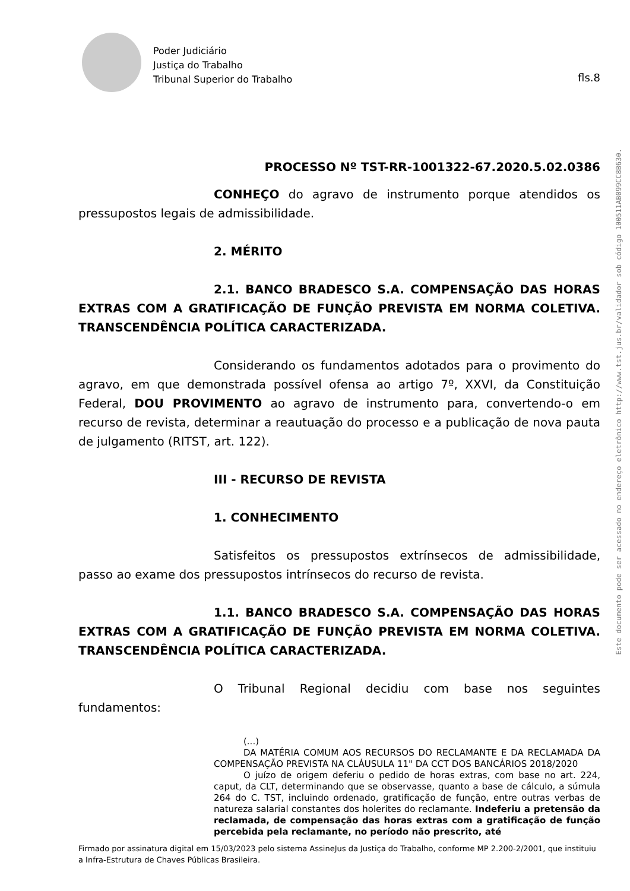Poder Judiciário
Justiça do Trabalho
Tribunal Superior do Trabalho
fls.8
PROCESSO Nº TST-RR-1001322-67.2020.5.02.0386
CONHEÇO do agravo de instrumento porque atendidos os pressupostos legais de admissibilidade.
2. MÉRITO
2.1. BANCO BRADESCO S.A. COMPENSAÇÃO DAS HORAS EXTRAS COM A GRATIFICAÇÃO DE FUNÇÃO PREVISTA EM NORMA COLETIVA. TRANSCENDÊNCIA POLÍTICA CARACTERIZADA.
Considerando os fundamentos adotados para o provimento do agravo, em que demonstrada possível ofensa ao artigo 7º, XXVI, da Constituição Federal, DOU PROVIMENTO ao agravo de instrumento para, convertendo-o em recurso de revista, determinar a reautuação do processo e a publicação de nova pauta de julgamento (RITST, art. 122).
III - RECURSO DE REVISTA
1. CONHECIMENTO
Satisfeitos os pressupostos extrínsecos de admissibilidade, passo ao exame dos pressupostos intrínsecos do recurso de revista.
1.1. BANCO BRADESCO S.A. COMPENSAÇÃO DAS HORAS EXTRAS COM A GRATIFICAÇÃO DE FUNÇÃO PREVISTA EM NORMA COLETIVA. TRANSCENDÊNCIA POLÍTICA CARACTERIZADA.
O Tribunal Regional decidiu com base nos seguintes fundamentos:
(...)
DA MATÉRIA COMUM AOS RECURSOS DO RECLAMANTE E DA RECLAMADA DA COMPENSAÇÃO PREVISTA NA CLÁUSULA 11" DA CCT DOS BANCÁRIOS 2018/2020
O juízo de origem deferiu o pedido de horas extras, com base no art. 224, caput, da CLT, determinando que se observasse, quanto a base de cálculo, a súmula 264 do C. TST, incluindo ordenado, gratificação de função, entre outras verbas de natureza salarial constantes dos holerites do reclamante. Indeferiu a pretensão da reclamada, de compensação das horas extras com a gratificação de função percebida pela reclamante, no período não prescrito, até
Firmado por assinatura digital em 15/03/2023 pelo sistema AssineJus da Justiça do Trabalho, conforme MP 2.200-2/2001, que instituiu a Infra-Estrutura de Chaves Públicas Brasileira.
Este documento pode ser acessado no endereço eletrônico http://www.tst.jus.br/validador sob código 100511AB099CC8B630.